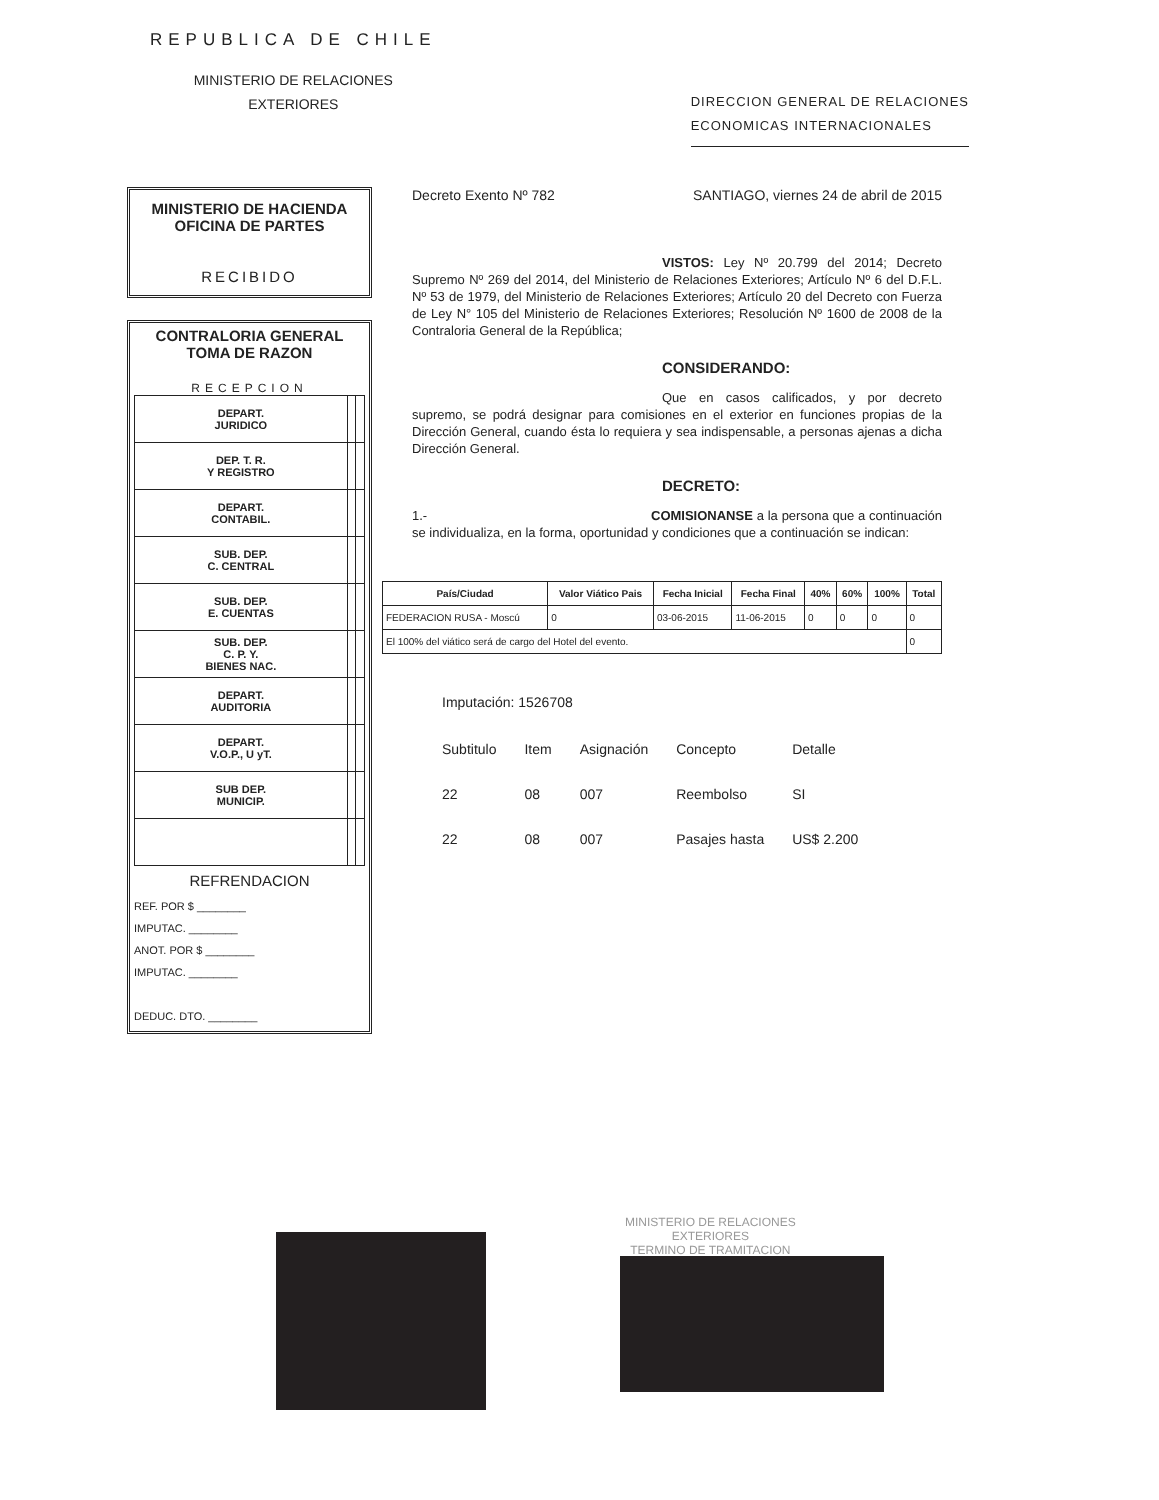REPUBLICA DE CHILE
MINISTERIO DE RELACIONES
EXTERIORES
DIRECCION GENERAL DE RELACIONES
ECONOMICAS INTERNACIONALES
MINISTERIO DE HACIENDA
OFICINA DE PARTES
RECIBIDO
CONTRALORIA GENERAL
TOMA DE RAZON
RECEPCION
| DEPART. JURIDICO | | |
| DEP. T. R. Y REGISTRO | | |
| DEPART. CONTABIL. | | |
| SUB. DEP. C. CENTRAL | | |
| SUB. DEP. E. CUENTAS | | |
| SUB. DEP. C. P. Y. BIENES NAC. | | |
| DEPART. AUDITORIA | | |
| DEPART. V.O.P., U yT. | | |
| SUB DEP. MUNICIP. | | |
REFRENDACION
REF. POR $ ________
IMPUTAC. ________
ANOT. POR $ ________
IMPUTAC. ________
DEDUC. DTO. ________
Decreto Exento Nº 782 SANTIAGO, viernes 24 de abril de 2015
VISTOS: Ley Nº 20.799 del 2014; Decreto Supremo Nº 269 del 2014, del Ministerio de Relaciones Exteriores; Artículo Nº 6 del D.F.L. Nº 53 de 1979, del Ministerio de Relaciones Exteriores; Artículo 20 del Decreto con Fuerza de Ley N° 105 del Ministerio de Relaciones Exteriores; Resolución Nº 1600 de 2008 de la Contraloria General de la República;
CONSIDERANDO:
Que en casos calificados, y por decreto supremo, se podrá designar para comisiones en el exterior en funciones propias de la Dirección General, cuando ésta lo requiera y sea indispensable, a personas ajenas a dicha Dirección General.
DECRETO:
1.- COMISIONANSE a la persona que a continuación se individualiza, en la forma, oportunidad y condiciones que a continuación se indican:
| País/Ciudad | Valor Viático Pais | Fecha Inicial | Fecha Final | 40% | 60% | 100% | Total |
| --- | --- | --- | --- | --- | --- | --- | --- |
| FEDERACION RUSA - Moscú | 0 | 03-06-2015 | 11-06-2015 | 0 | 0 | 0 | 0 |
| El 100% del viático será de cargo del Hotel del evento. | | | | | | | 0 |
Imputación: 1526708
| Subtitulo | Item | Asignación | Concepto | Detalle |
| 22 | 08 | 007 | Reembolso | SI |
| 22 | 08 | 007 | Pasajes hasta | US$ 2.200 |
MINISTERIO DE RELACIONES
EXTERIORES
TERMINO DE TRAMITACION